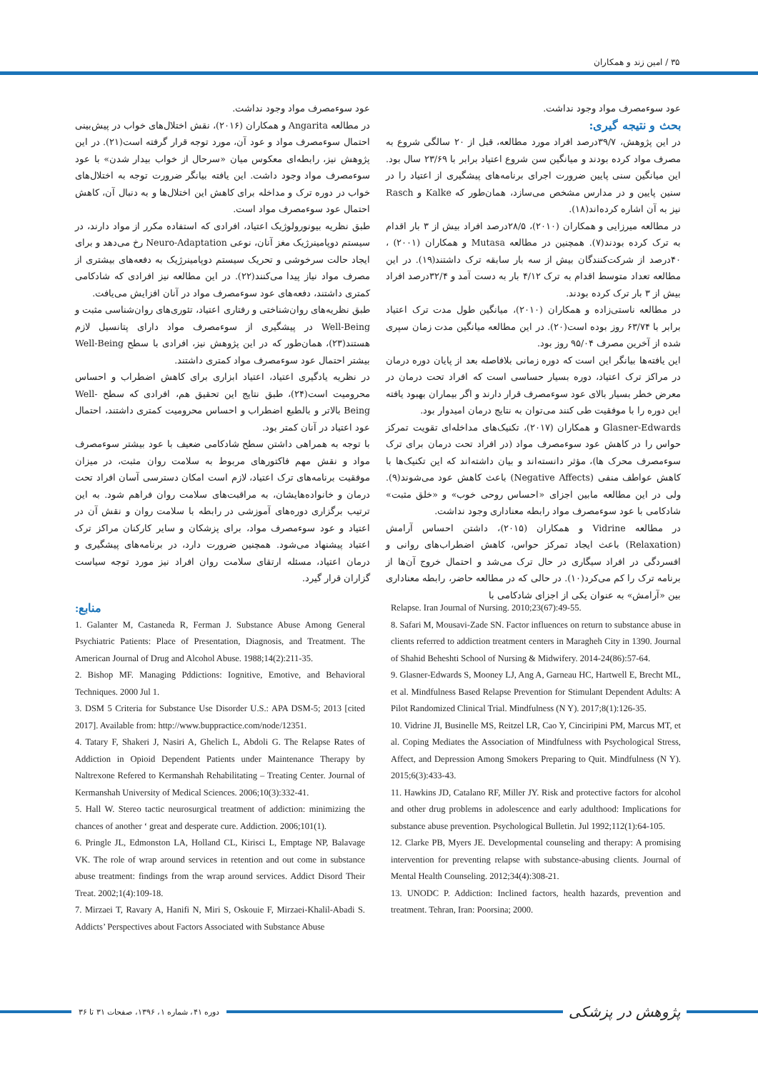۳۵ / امین زند و همکاران
عود سوءمصرف مواد وجود نداشت.
بحث و نتیجه گیری:
در این پژوهش، ۳۹/۷درصد افراد مورد مطالعه، قبل از ۲۰ سالگی شروع به مصرف مواد کرده بودند و میانگین سن شروع اعتیاد برابر با ۲۳/۶۹ سال بود. این میانگین سنی پایین ضرورت اجرای برنامه‌های پیشگیری از اعتیاد را در سنین پایین و در مدارس مشخص می‌سازد، همان‌طور که Kalke و Rasch نیز به آن اشاره کرده‌اند(۱۸).
در مطالعه میرزایی و همکاران (۲۰۱۰)، ۲۸/۵درصد افراد بیش از ۳ بار اقدام به ترک کرده بودند(۷). همچنین در مطالعه Mutasa و همکاران (۲۰۰۱) ، ۴۰درصد از شرکت‌کنندگان بیش از سه بار سابقه ترک داشتند(۱۹). در این مطالعه تعداد متوسط اقدام به ترک ۴/۱۲ بار به دست آمد و ۳۲/۴درصد افراد بیش از ۳ بار ترک کرده بودند.
در مطالعه ناستی‌زاده و همکاران (۲۰۱۰)، میانگین طول مدت ترک اعتیاد برابر با ۶۳/۷۴ روز بوده است(۲۰). در این مطالعه میانگین مدت زمان سپری شده از آخرین مصرف ۹۵/۰۴ روز بود.
این یافته‌ها بیانگر این است که دوره زمانی بلافاصله بعد از پایان دوره درمان در مراکز ترک اعتیاد، دوره بسیار حساسی است که افراد تحت درمان در معرض خطر بسیار بالای عود سوءمصرف قرار دارند و اگر بیماران بهبود یافته این دوره را با موفقیت طی کنند می‌توان به نتایج درمان امیدوار بود.
Glasner-Edwards و همکاران (۲۰۱۷)، تکنیک‌های مداخله‌ای تقویت تمرکز حواس را در کاهش عود سوءمصرف مواد (در افراد تحت درمان برای ترک سوءمصرف محرک ها)، مؤثر دانسته‌اند و بیان داشته‌اند که این تکنیک‌ها با کاهش عواطف منفی (Negative Affects) باعث کاهش عود می‌شوند(۹). ولی در این مطالعه مابین اجزای «احساس روحی خوب» و «خلق مثبت» شادکامی با عود سوءمصرف مواد رابطه معناداری وجود نداشت.
در مطالعه Vidrine و همکاران (۲۰۱۵)، داشتن احساس آرامش (Relaxation) باعث ایجاد تمرکز حواس، کاهش اضطراب‌های روانی و افسردگی در افراد سیگاری در حال ترک می‌شد و احتمال خروج آن‌ها از برنامه ترک را کم می‌کرد(۱۰). در حالی که در مطالعه حاضر، رابطه معناداری بین «آرامش» به عنوان یکی از اجزای شادکامی با
عود سوءمصرف مواد وجود نداشت.
در مطالعه Angarita و همکاران (۲۰۱۶)، نقش اختلال‌های خواب در پیش‌بینی احتمال سوءمصرف مواد و عود آن، مورد توجه قرار گرفته است(۲۱). در این پژوهش نیز، رابطه‌ای معکوس میان «سرحال از خواب بیدار شدن» با عود سوءمصرف مواد وجود داشت. این یافته بیانگر ضرورت توجه به اختلال‌های خواب در دوره ترک و مداخله برای کاهش این اختلال‌ها و به دنبال آن، کاهش احتمال عود سوءمصرف مواد است.
طبق نظریه بیونورولوژیک اعتیاد، افرادی که استفاده مکرر از مواد دارند، در سیستم دوپامینرژیک مغز آنان، نوعی Neuro-Adaptation رخ می‌دهد و برای ایجاد حالت سرخوشی و تحریک سیستم دوپامینرژیک به دفعه‌های بیشتری از مصرف مواد نیاز پیدا می‌کنند(۲۲). در این مطالعه نیز افرادی که شادکامی کمتری داشتند، دفعه‌های عود سوءمصرف مواد در آنان افزایش می‌یافت.
طبق نظریه‌های روان‌شناختی و رفتاری اعتیاد، تئوری‌های روان‌شناسی مثبت و Well-Being در پیشگیری از سوءمصرف مواد دارای پتانسیل لازم هستند(۲۳)، همان‌طور که در این پژوهش نیز، افرادی با سطح Well-Being بیشتر احتمال عود سوءمصرف مواد کمتری داشتند.
در نظریه یادگیری اعتیاد، اعتیاد ابزاری برای کاهش اضطراب و احساس محرومیت است(۲۴)، طبق نتایج این تحقیق هم، افرادی که سطح Well-Being بالاتر و بالطبع اضطراب و احساس محرومیت کمتری داشتند، احتمال عود اعتیاد در آنان کمتر بود.
با توجه به همراهی داشتن سطح شادکامی ضعیف با عود بیشتر سوءمصرف مواد و نقش مهم فاکتورهای مربوط به سلامت روان مثبت، در میزان موفقیت برنامه‌های ترک اعتیاد، لازم است امکان دسترسی آسان افراد تحت درمان و خانواده‌هایشان، به مراقبت‌های سلامت روان فراهم شود. به این ترتیب برگزاری دوره‌های آموزشی در رابطه با سلامت روان و نقش آن در اعتیاد و عود سوءمصرف مواد، برای پزشکان و سایر کارکنان مراکز ترک اعتیاد پیشنهاد می‌شود. همچنین ضرورت دارد، در برنامه‌های پیشگیری و درمان اعتیاد، مسئله ارتقای سلامت روان افراد نیز مورد توجه سیاست گزاران قرار گیرد.
منابع:
1. Galanter M, Castaneda R, Ferman J. Substance Abuse Among General Psychiatric Patients: Place of Presentation, Diagnosis, and Treatment. The American Journal of Drug and Alcohol Abuse. 1988;14(2):211-35.
2. Bishop MF. Managing Pddictions: Iognitive, Emotive, and Behavioral Techniques. 2000 Jul 1.
3. DSM 5 Criteria for Substance Use Disorder U.S.: APA DSM-5; 2013 [cited 2017]. Available from: http://www.buppractice.com/node/12351.
4. Tatary F, Shakeri J, Nasiri A, Ghelich L, Abdoli G. The Relapse Rates of Addiction in Opioid Dependent Patients under Maintenance Therapy by Naltrexone Refered to Kermanshah Rehabilitating – Treating Center. Journal of Kermanshah University of Medical Sciences. 2006;10(3):332-41.
5. Hall W. Stereo tactic neurosurgical treatment of addiction: minimizing the chances of another ‘ great and desperate cure. Addiction. 2006;101(1).
6. Pringle JL, Edmonston LA, Holland CL, Kirisci L, Emptage NP, Balavage VK. The role of wrap around services in retention and out come in substance abuse treatment: findings from the wrap around services. Addict Disord Their Treat. 2002;1(4):109-18.
7. Mirzaei T, Ravary A, Hanifi N, Miri S, Oskouie F, Mirzaei-Khalil-Abadi S. Addicts’ Perspectives about Factors Associated with Substance Abuse
Relapse. Iran Journal of Nursing. 2010;23(67):49-55.
8. Safari M, Mousavi-Zade SN. Factor influences on return to substance abuse in clients referred to addiction treatment centers in Maragheh City in 1390. Journal of Shahid Beheshti School of Nursing & Midwifery. 2014-24(86):57-64.
9. Glasner-Edwards S, Mooney LJ, Ang A, Garneau HC, Hartwell E, Brecht ML, et al. Mindfulness Based Relapse Prevention for Stimulant Dependent Adults: A Pilot Randomized Clinical Trial. Mindfulness (N Y). 2017;8(1):126-35.
10. Vidrine JI, Businelle MS, Reitzel LR, Cao Y, Cinciripini PM, Marcus MT, et al. Coping Mediates the Association of Mindfulness with Psychological Stress, Affect, and Depression Among Smokers Preparing to Quit. Mindfulness (N Y). 2015;6(3):433-43.
11. Hawkins JD, Catalano RF, Miller JY. Risk and protective factors for alcohol and other drug problems in adolescence and early adulthood: Implications for substance abuse prevention. Psychological Bulletin. Jul 1992;112(1):64-105.
12. Clarke PB, Myers JE. Developmental counseling and therapy: A promising intervention for preventing relapse with substance-abusing clients. Journal of Mental Health Counseling. 2012;34(4):308-21.
13. UNODC P. Addiction: Inclined factors, health hazards, prevention and treatment. Tehran, Iran: Poorsina; 2000.
دوره ۴۱، شماره ۱، ۱۳۹۶، صفحات ۳۱ تا ۳۶
پژوهش در پزشکی